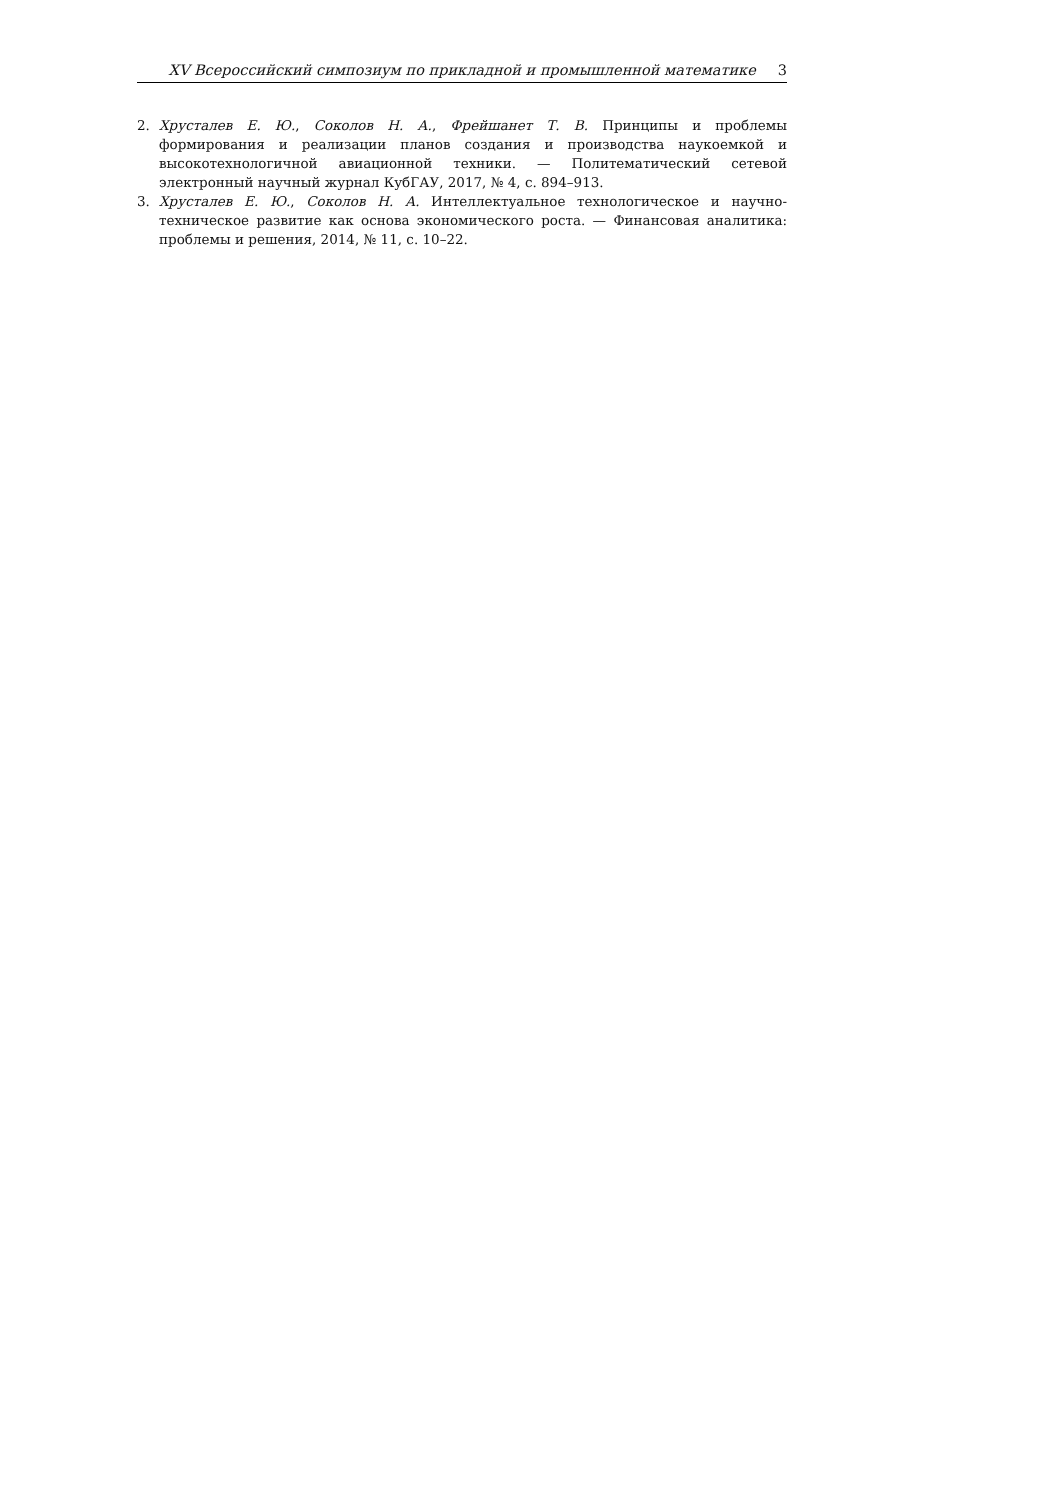XV Всероссийский симпозиум по прикладной и промышленной математике 3
2. Хрусталев Е. Ю., Соколов Н. А., Фрейшанет Т. В. Принципы и проблемы формирования и реализации планов создания и производства наукоемкой и высокотехнологичной авиационной техники. — Политематический сетевой электронный научный журнал КубГАУ, 2017, № 4, с. 894–913.
3. Хрусталев Е. Ю., Соколов Н. А. Интеллектуальное технологическое и научно-техническое развитие как основа экономического роста. — Финансовая аналитика: проблемы и решения, 2014, № 11, с. 10–22.